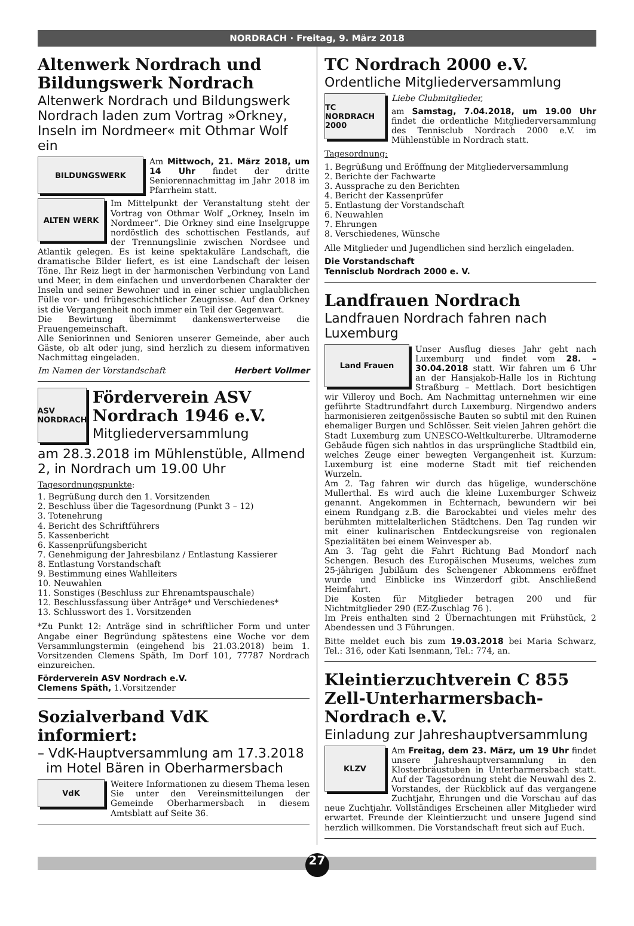NORDRACH · Freitag, 9. März 2018
Altenwerk Nordrach und Bildungswerk Nordrach
Altenwerk Nordrach und Bildungswerk Nordrach laden zum Vortrag »Orkney, Inseln im Nordmeer« mit Othmar Wolf ein
BILDUNGSWERK
Am Mittwoch, 21. März 2018, um 14 Uhr findet der dritte Seniorennachmittag im Jahr 2018 im Pfarrheim statt.
ALTEN WERK
Im Mittelpunkt der Veranstaltung steht der Vortrag von Othmar Wolf „Orkney, Inseln im Nordmeer“. Die Orkney sind eine Inselgruppe nordöstlich des schottischen Festlands, auf der Trennungslinie zwischen Nordsee und Atlantik gelegen. Es ist keine spektakuläre Landschaft, die dramatische Bilder liefert, es ist eine Landschaft der leisen Töne. Ihr Reiz liegt in der harmonischen Verbindung von Land und Meer, in dem einfachen und unverdorbenen Charakter der Inseln und seiner Bewohner und in einer schier unglaublichen Fülle vor- und frühgeschichtlicher Zeugnisse. Auf den Orkney ist die Vergangenheit noch immer ein Teil der Gegenwart.
Die Bewirtung übernimmt dankenswerterweise die Frauengemeinschaft.
Alle Seniorinnen und Senioren unserer Gemeinde, aber auch Gäste, ob alt oder jung, sind herzlich zu diesem informativen Nachmittag eingeladen.
Im Namen der Vorstandschaft Herbert Vollmer
ASV NORDRACH
Förderverein ASV Nordrach 1946 e.V.
Mitgliederversammlung
am 28.3.2018 im Mühlenstüble, Allmend 2, in Nordrach um 19.00 Uhr
Tagesordnungspunkte:
1. Begrüßung durch den 1. Vorsitzenden
2. Beschluss über die Tagesordnung (Punkt 3 – 12)
3. Totenehrung
4. Bericht des Schriftführers
5. Kassenbericht
6. Kassenprüfungsbericht
7. Genehmigung der Jahresbilanz / Entlastung Kassierer
8. Entlastung Vorstandschaft
9. Bestimmung eines Wahlleiters
10. Neuwahlen
11. Sonstiges (Beschluss zur Ehrenamtspauschale)
12. Beschlussfassung über Anträge* und Verschiedenes*
13. Schlusswort des 1. Vorsitzenden
*Zu Punkt 12: Anträge sind in schriftlicher Form und unter Angabe einer Begründung spätestens eine Woche vor dem Versammlungstermin (eingehend bis 21.03.2018) beim 1. Vorsitzenden Clemens Späth, Im Dorf 101, 77787 Nordrach einzureichen.
Förderverein ASV Nordrach e.V.
Clemens Späth, 1.Vorsitzender
Sozialverband VdK informiert:
– VdK-Hauptversammlung am 17.3.2018
im Hotel Bären in Oberharmersbach
VdK
Weitere Informationen zu diesem Thema lesen Sie unter den Vereinsmitteilungen der Gemeinde Oberharmersbach in diesem Amtsblatt auf Seite 36.
TC Nordrach 2000 e.V.
Ordentliche Mitgliederversammlung
TC NORDRACH 2000
Liebe Clubmitglieder,
am Samstag, 7.04.2018, um 19.00 Uhr findet die ordentliche Mitgliederversammlung des Tennisclub Nordrach 2000 e.V. im Mühlenstüble in Nordrach statt.
Tagesordnung:
1. Begrüßung und Eröffnung der Mitgliederversammlung
2. Berichte der Fachwarte
3. Aussprache zu den Berichten
4. Bericht der Kassenprüfer
5. Entlastung der Vorstandschaft
6. Neuwahlen
7. Ehrungen
8. Verschiedenes, Wünsche
Alle Mitglieder und Jugendlichen sind herzlich eingeladen.
Die Vorstandschaft
Tennisclub Nordrach 2000 e. V.
Landfrauen Nordrach
Landfrauen Nordrach fahren nach Luxemburg
Land Frauen
Unser Ausflug dieses Jahr geht nach Luxemburg und findet vom 28. – 30.04.2018 statt. Wir fahren um 6 Uhr an der Hansjakob-Halle los in Richtung Straßburg – Mettlach. Dort besichtigen wir Villeroy und Boch. Am Nachmittag unternehmen wir eine geführte Stadtrundfahrt durch Luxemburg. Nirgendwo anders harmonisieren zeitgenössische Bauten so subtil mit den Ruinen ehemaliger Burgen und Schlösser. Seit vielen Jahren gehört die Stadt Luxemburg zum UNESCO-Weltkulturerbe. Ultramoderne Gebäude fügen sich nahtlos in das ursprüngliche Stadtbild ein, welches Zeuge einer bewegten Vergangenheit ist. Kurzum: Luxemburg ist eine moderne Stadt mit tief reichenden Wurzeln.
Am 2. Tag fahren wir durch das hügelige, wunderschöne Mullerthal. Es wird auch die kleine Luxemburger Schweiz genannt. Angekommen in Echternach, bewundern wir bei einem Rundgang z.B. die Barockabtei und vieles mehr des berühmten mittelalterlichen Städtchens. Den Tag runden wir mit einer kulinarischen Entdeckungsreise von regionalen Spezialitäten bei einem Weinvesper ab.
Am 3. Tag geht die Fahrt Richtung Bad Mondorf nach Schengen. Besuch des Europäischen Museums, welches zum 25-jährigen Jubiläum des Schengener Abkommens eröffnet wurde und Einblicke ins Winzerdorf gibt. Anschließend Heimfahrt.
Die Kosten für Mitglieder betragen 200 und für Nichtmitglieder 290 (EZ-Zuschlag 76 ).
Im Preis enthalten sind 2 Übernachtungen mit Frühstück, 2 Abendessen und 3 Führungen.
Bitte meldet euch bis zum 19.03.2018 bei Maria Schwarz, Tel.: 316, oder Kati Isenmann, Tel.: 774, an.
Kleintierzuchtverein C 855 Zell-Unterharmersbach-Nordrach e.V.
Einladung zur Jahreshauptversammlung
KLZV
Am Freitag, dem 23. März, um 19 Uhr findet unsere Jahreshauptversammlung in den Klosterbräustuben in Unterharmersbach statt. Auf der Tagesordnung steht die Neuwahl des 2. Vorstandes, der Rückblick auf das vergangene Zuchtjahr, Ehrungen und die Vorschau auf das neue Zuchtjahr. Vollständiges Erscheinen aller Mitglieder wird erwartet. Freunde der Kleintierzucht und unsere Jugend sind herzlich willkommen. Die Vorstandschaft freut sich auf Euch.
27